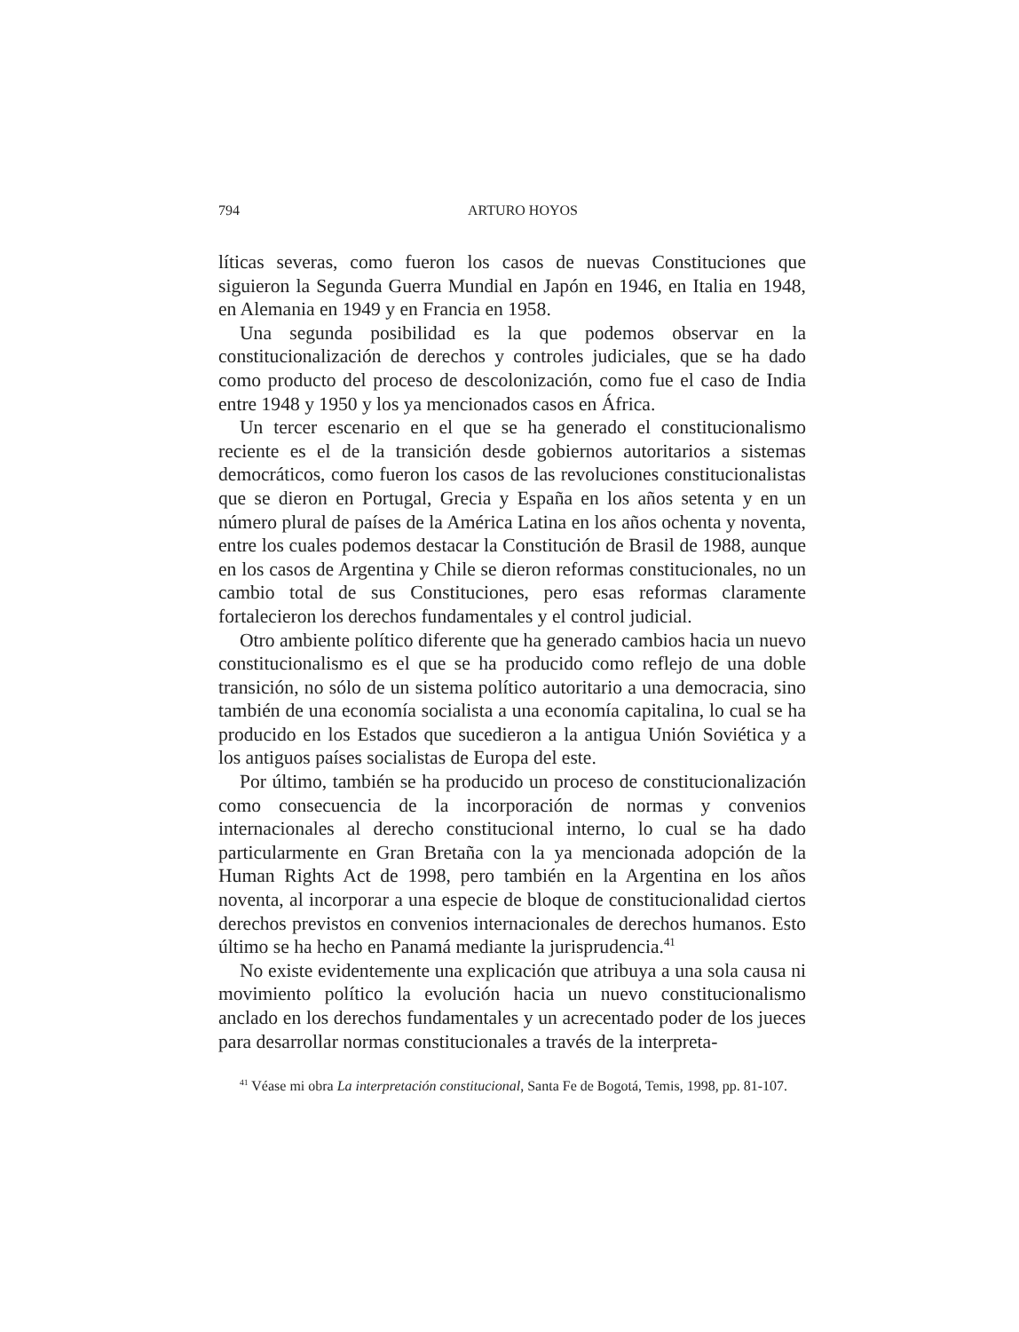794
ARTURO HOYOS
líticas severas, como fueron los casos de nuevas Constituciones que siguieron la Segunda Guerra Mundial en Japón en 1946, en Italia en 1948, en Alemania en 1949 y en Francia en 1958.
Una segunda posibilidad es la que podemos observar en la constitucionalización de derechos y controles judiciales, que se ha dado como producto del proceso de descolonización, como fue el caso de India entre 1948 y 1950 y los ya mencionados casos en África.
Un tercer escenario en el que se ha generado el constitucionalismo reciente es el de la transición desde gobiernos autoritarios a sistemas democráticos, como fueron los casos de las revoluciones constitucionalistas que se dieron en Portugal, Grecia y España en los años setenta y en un número plural de países de la América Latina en los años ochenta y noventa, entre los cuales podemos destacar la Constitución de Brasil de 1988, aunque en los casos de Argentina y Chile se dieron reformas constitucionales, no un cambio total de sus Constituciones, pero esas reformas claramente fortalecieron los derechos fundamentales y el control judicial.
Otro ambiente político diferente que ha generado cambios hacia un nuevo constitucionalismo es el que se ha producido como reflejo de una doble transición, no sólo de un sistema político autoritario a una democracia, sino también de una economía socialista a una economía capitalina, lo cual se ha producido en los Estados que sucedieron a la antigua Unión Soviética y a los antiguos países socialistas de Europa del este.
Por último, también se ha producido un proceso de constitucionalización como consecuencia de la incorporación de normas y convenios internacionales al derecho constitucional interno, lo cual se ha dado particularmente en Gran Bretaña con la ya mencionada adopción de la Human Rights Act de 1998, pero también en la Argentina en los años noventa, al incorporar a una especie de bloque de constitucionalidad ciertos derechos previstos en convenios internacionales de derechos humanos. Esto último se ha hecho en Panamá mediante la jurisprudencia.<sup>41</sup>
No existe evidentemente una explicación que atribuya a una sola causa ni movimiento político la evolución hacia un nuevo constitucionalismo anclado en los derechos fundamentales y un acrecentado poder de los jueces para desarrollar normas constitucionales a través de la interpreta-
<sup>41</sup> Véase mi obra La interpretación constitucional, Santa Fe de Bogotá, Temis, 1998, pp. 81-107.